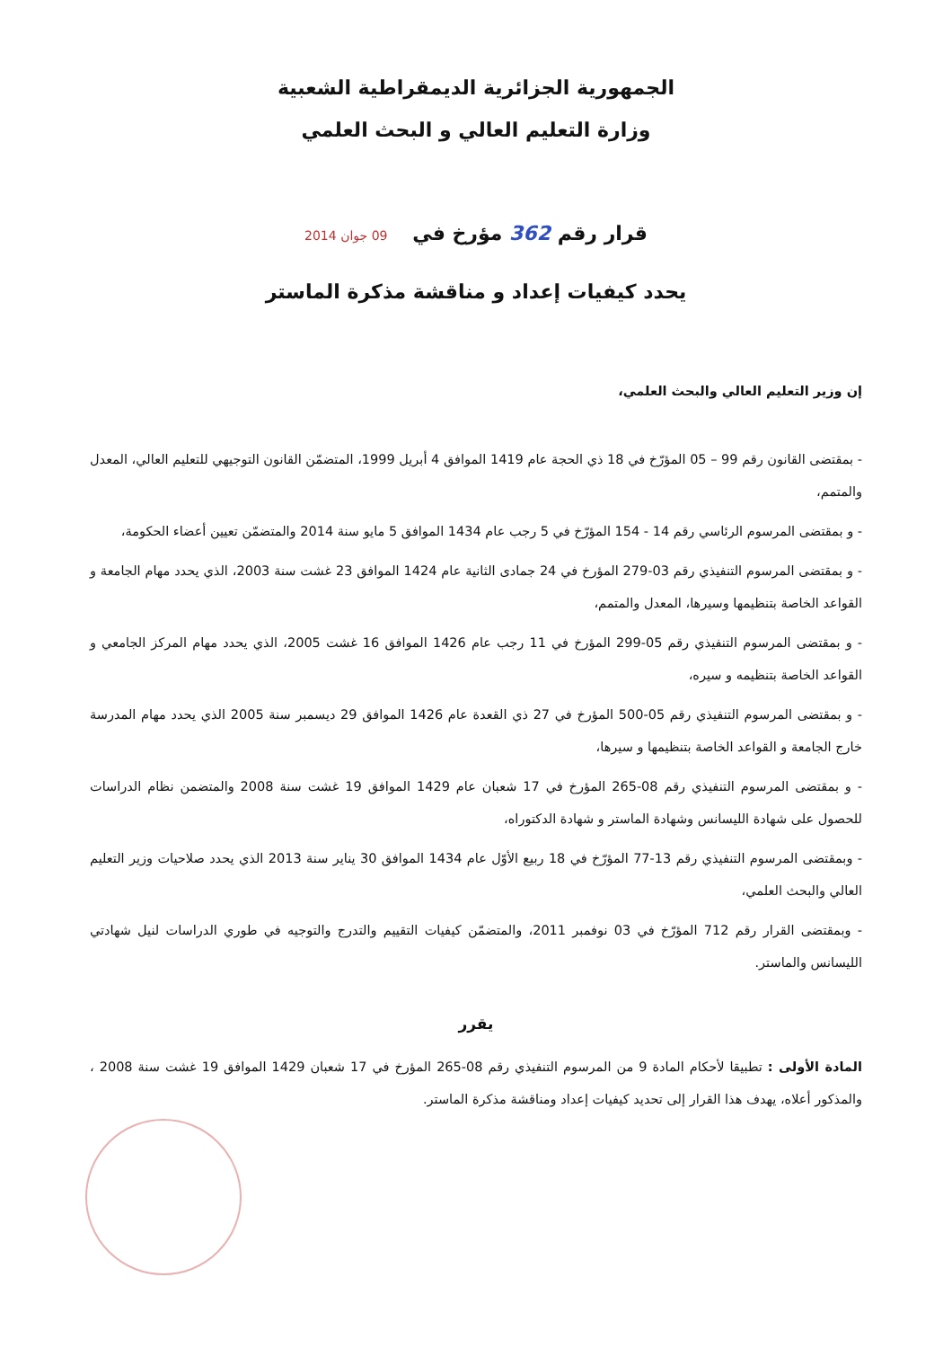الجمهورية الجزائرية الديمقراطية الشعبية
وزارة التعليم العالي و البحث العلمي
قرار رقم 362 مؤرخ في 09 جوان 2014
يحدد كيفيات إعداد و مناقشة مذكرة الماستر
إن وزير التعليم العالي والبحث العلمي،
- بمقتضى القانون رقم 99 – 05 المؤرّخ في 18 ذي الحجة عام 1419 الموافق 4 أبريل 1999، المتضمّن القانون التوجيهي للتعليم العالي، المعدل والمتمم،
- و بمقتضى المرسوم الرئاسي رقم 14 - 154 المؤرّخ في 5 رجب عام 1434 الموافق 5 مايو سنة 2014 والمتضمّن تعيين أعضاء الحكومة،
- و بمقتضى المرسوم التنفيذي رقم 03-279 المؤرخ في 24 جمادى الثانية عام 1424 الموافق 23 غشت سنة 2003، الذي يحدد مهام الجامعة و القواعد الخاصة بتنظيمها وسيرها، المعدل والمتمم،
- و بمقتضى المرسوم التنفيذي رقم 05-299 المؤرخ في 11 رجب عام 1426 الموافق 16 غشت 2005، الذي يحدد مهام المركز الجامعي و القواعد الخاصة بتنظيمه و سيره،
- و بمقتضى المرسوم التنفيذي رقم 05-500 المؤرخ في 27 ذي القعدة عام 1426 الموافق 29 ديسمبر سنة 2005 الذي يحدد مهام المدرسة خارج الجامعة و القواعد الخاصة بتنظيمها و سيرها،
- و بمقتضى المرسوم التنفيذي رقم 08-265 المؤرخ في 17 شعبان عام 1429 الموافق 19 غشت سنة 2008 والمتضمن نظام الدراسات للحصول على شهادة الليسانس وشهادة الماستر و شهادة الدكتوراه،
- وبمقتضى المرسوم التنفيذي رقم 13-77 المؤرّخ في 18 ربيع الأوّل عام 1434 الموافق 30 يناير سنة 2013 الذي يحدد صلاحيات وزير التعليم العالي والبحث العلمي،
- وبمقتضى القرار رقم 712 المؤرّخ في 03 نوفمبر 2011، والمتضمّن كيفيات التقييم والتدرج والتوجيه في طوري الدراسات لنيل شهادتي الليسانس والماستر.
يقرر
المادة الأولى : تطبيقا لأحكام المادة 9 من المرسوم التنفيذي رقم 08-265 المؤرخ في 17 شعبان 1429 الموافق 19 غشت سنة 2008 ، والمذكور أعلاه، يهدف هذا القرار إلى تحديد كيفيات إعداد ومناقشة مذكرة الماستر.